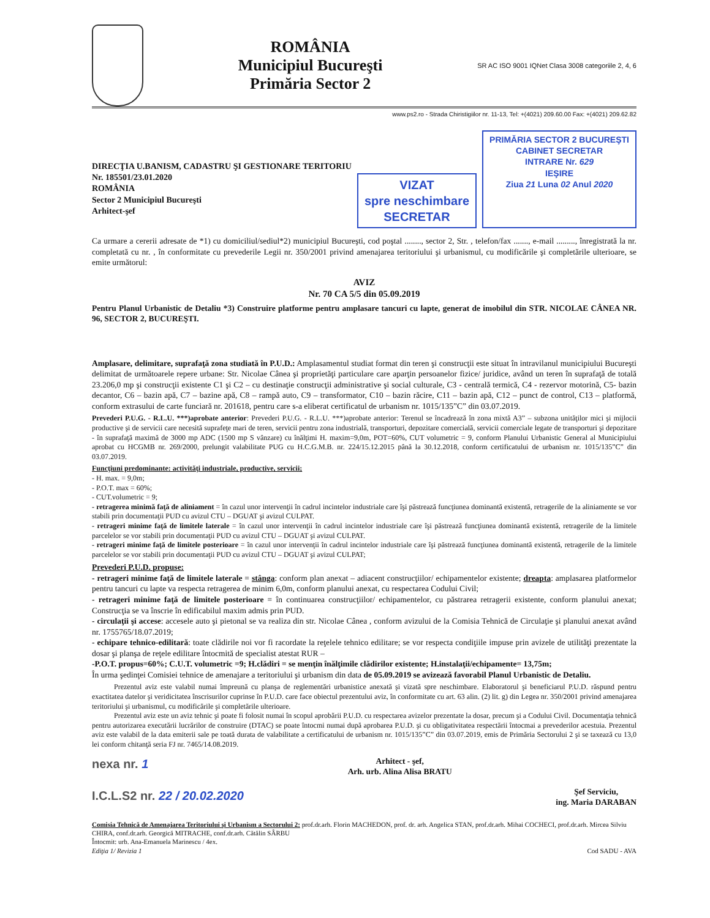ROMÂNIA
Municipiul Bucureşti
Primăria Sector 2
SR AC ISO 9001 IQNet Clasa 3008 categoriile 2, 4, 6
www.ps2.ro - Strada Chiristigiilor nr. 11-13, Tel: +(4021) 209.60.00 Fax: +(4021) 209.62.82
DIRECŢIA U.BANISM, CADASTRU ŞI GESTIONARE TERITORIU
Nr. 185501/23.01.2020
ROMÂNIA
Sector 2 Municipiul Bucureşti
Arhitect-şef
VIZAT
spre neschimbare
SECRETAR
PRIMĂRIA SECTOR 2 BUCUREŞTI
CABINET SECRETAR
INTRARE Nr. 629
IEŞIRE
Ziua 21 Luna 02 Anul 2020
Ca urmare a cererii adresate de *1) cu domiciliul/sediul*2) municipiul Bucureşti, cod poştal ........, sector 2, Str. , telefon/fax ......., e-mail ........., înregistrată la nr. completată cu nr. , în conformitate cu prevederile Legii nr. 350/2001 privind amenajarea teritoriului şi urbanismul, cu modificările şi completările ulterioare, se emite următorul:
AVIZ
Nr. 70 CA 5/5 din 05.09.2019
Pentru Planul Urbanistic de Detaliu *3) Construire platforme pentru amplasare tancuri cu lapte, generat de imobilul din STR. NICOLAE CÂNEA NR. 96, SECTOR 2, BUCUREŞTI.
Amplasare, delimitare, suprafaţă zona studiată în P.U.D.: Amplasamentul studiat format din teren şi construcţii este situat în intravilanul municipiului Bucureşti delimitat de următoarele repere urbane: Str. Nicolae Cânea şi proprietăţi particulare care aparţin persoanelor fizice/ juridice, având un teren în suprafaţă de totală 23.206,0 mp şi construcţii existente C1 şi C2 – cu destinaţie construcţii administrative şi social culturale, C3 - centrală termică, C4 - rezervor motorină, C5- bazin decantor, C6 – bazin apă, C7 – bazine apă, C8 – rampă auto, C9 – transformator, C10 – bazin răcire, C11 – bazin apă, C12 – punct de control, C13 – platformă, conform extrasului de carte funciară nr. 201618, pentru care s-a eliberat certificatul de urbanism nr. 1015/135”C” din 03.07.2019.
Prevederi P.U.G. - R.L.U. ***)aprobate anterior: Prevederi P.U.G. - R.L.U. ***)aprobate anterior: Terenul se încadrează în zona mixtă A3” – subzona unităţilor mici şi mijlocii productive şi de servicii care necesită suprafeţe mari de teren, servicii pentru zona industrială, transporturi, depozitare comercială, servicii comerciale legate de transporturi şi depozitare - în suprafaţă maximă de 3000 mp ADC (1500 mp S vânzare) cu înălţimi H. maxim=9,0m, POT=60%, CUT volumetric = 9, conform Planului Urbanistic General al Municipiului aprobat cu HCGMB nr. 269/2000, prelungit valabilitate PUG cu H.C.G.M.B. nr. 224/15.12.2015 până la 30.12.2018, conform certificatului de urbanism nr. 1015/135”C” din 03.07.2019.
Funcţiuni predominante: activităţi industriale, productive, servicii;
- H. max. = 9,0m;
- P.O.T. max = 60%;
- CUT.volumetric = 9;
- retragerea minimă faţă de aliniament = în cazul unor intervenţii în cadrul incintelor industriale care îşi păstrează funcţiunea dominantă existentă, retragerile de la aliniamente se vor stabili prin documentaţii PUD cu avizul CTU – DGUAT şi avizul CULPAT.
- retrageri minime faţă de limitele laterale = în cazul unor intervenţii în cadrul incintelor industriale care îşi păstrează funcţiunea dominantă existentă, retragerile de la limitele parcelelor se vor stabili prin documentaţii PUD cu avizul CTU – DGUAT şi avizul CULPAT.
- retrageri minime faţă de limitele posterioare = în cazul unor intervenţii în cadrul incintelor industriale care îşi păstrează funcţiunea dominantă existentă, retragerile de la limitele parcelelor se vor stabili prin documentaţii PUD cu avizul CTU – DGUAT şi avizul CULPAT;
Prevederi P.U.D. propuse:
- retrageri minime faţă de limitele laterale = stânga: conform plan anexat – adiacent construcţiilor/ echipamentelor existente; dreapta: amplasarea platformelor pentru tancuri cu lapte va respecta retragerea de minim 6,0m, conform planului anexat, cu respectarea Codului Civil;
- retrageri minime faţă de limitele posterioare = în continuarea construcţiilor/ echipamentelor, cu păstrarea retragerii existente, conform planului anexat; Construcţia se va înscrie în edificabilul maxim admis prin PUD.
- circulaţii şi accese: accesele auto şi pietonal se va realiza din str. Nicolae Cânea , conform avizului de la Comisia Tehnică de Circulaţie şi planului anexat având nr. 1755765/18.07.2019;
- echipare tehnico-edilitară: toate clădirile noi vor fi racordate la reţelele tehnico edilitare; se vor respecta condiţiile impuse prin avizele de utilităţi prezentate la dosar şi planşa de reţele edilitare întocmită de specialist atestat RUR –
-P.O.T. propus=60%; C.U.T. volumetric =9; H.clădiri = se menţin înălţimile clădirilor existente; H.instalaţii/echipamente= 13,75m;
În urma şedinţei Comisiei tehnice de amenajare a teritoriului şi urbanism din data de 05.09.2019 se avizează favorabil Planul Urbanistic de Detaliu.
   Prezentul aviz este valabil numai împreună cu planşa de reglementări urbanistice anexată şi vizată spre neschimbare. Elaboratorul şi beneficiarul P.U.D. răspund pentru exactitatea datelor şi veridicitatea înscrisurilor cuprinse în P.U.D. care face obiectul prezentului aviz, în conformitate cu art. 63 alin. (2) lit. g) din Legea nr. 350/2001 privind amenajarea teritoriului şi urbanismul, cu modificările şi completările ulterioare.
   Prezentul aviz este un aviz tehnic şi poate fi folosit numai în scopul aprobării P.U.D. cu respectarea avizelor prezentate la dosar, precum şi a Codului Civil. Documentaţia tehnică pentru autorizarea executării lucrărilor de construire (DTAC) se poate întocmi numai după aprobarea P.U.D. şi cu obligativitatea respectării întocmai a prevederilor acestuia. Prezentul aviz este valabil de la data emiterii sale pe toată durata de valabilitate a certificatului de urbanism nr. 1015/135”C” din 03.07.2019, emis de Primăria Sectorului 2 şi se taxează cu 13,0 lei conform chitanţă seria FJ nr. 7465/14.08.2019.
nexa nr. 1
I.C.L.S2 nr. 22 / 20.02.2020
Arhitect - şef,
Arh. urb. Alina Alisa BRATU
Şef Serviciu,
ing. Maria DARABAN
Comisia Tehnică de Amenajarea Teritoriului şi Urbanism a Sectorului 2: prof.dr.arh. Florin MACHEDON, prof. dr. arh. Angelica STAN, prof.dr.arh. Mihai COCHECI, prof.dr.arh. Mircea Silviu CHIRA, conf.dr.arh. Georgică MITRACHE, conf.dr.arh. Cătălin SÂRBU
Întocmit: urb. Ana-Emanuela Marinescu / 4ex.
Ediţia 1/ Revizia 1 Cod SADU - AVA